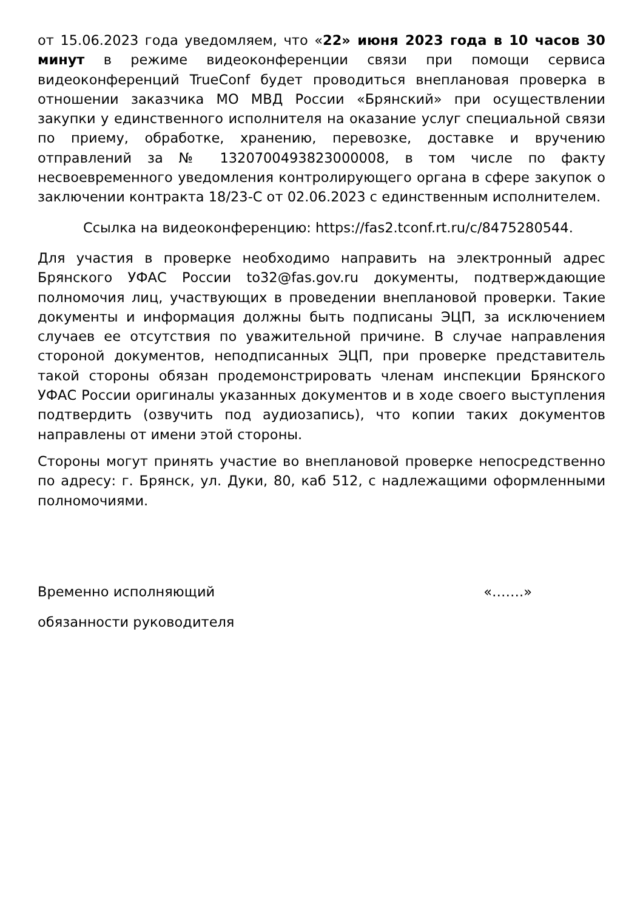от 15.06.2023 года уведомляем, что «22» июня 2023 года в 10 часов 30 минут в режиме видеоконференции связи при помощи сервиса видеоконференций TrueConf будет проводиться внеплановая проверка в отношении заказчика МО МВД России «Брянский» при осуществлении закупки у единственного исполнителя на оказание услуг специальной связи по приему, обработке, хранению, перевозке, доставке и вручению отправлений за № 1320700493823000008, в том числе по факту несвоевременного уведомления контролирующего органа в сфере закупок о заключении контракта 18/23-С от 02.06.2023 с единственным исполнителем.
Ссылка на видеоконференцию: https://fas2.tconf.rt.ru/c/8475280544.
Для участия в проверке необходимо направить на электронный адрес Брянского УФАС России to32@fas.gov.ru документы, подтверждающие полномочия лиц, участвующих в проведении внеплановой проверки. Такие документы и информация должны быть подписаны ЭЦП, за исключением случаев ее отсутствия по уважительной причине. В случае направления стороной документов, неподписанных ЭЦП, при проверке представитель такой стороны обязан продемонстрировать членам инспекции Брянского УФАС России оригиналы указанных документов и в ходе своего выступления подтвердить (озвучить под аудиозапись), что копии таких документов направлены от имени этой стороны.
Стороны могут принять участие во внеплановой проверке непосредственно по адресу: г. Брянск, ул. Дуки, 80, каб 512, с надлежащими оформленными полномочиями.
Временно исполняющий «…….»
обязанности руководителя